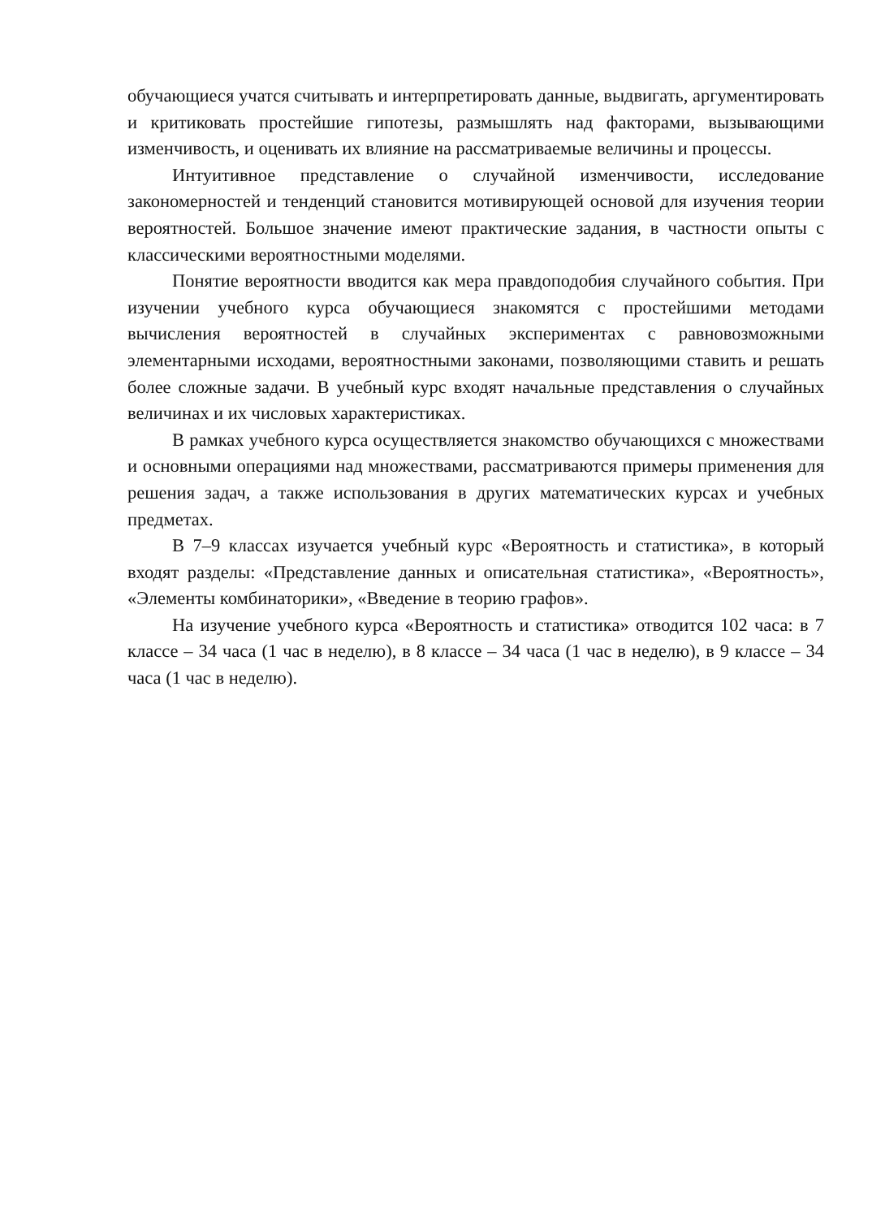обучающиеся учатся считывать и интерпретировать данные, выдвигать, аргументировать и критиковать простейшие гипотезы, размышлять над факторами, вызывающими изменчивость, и оценивать их влияние на рассматриваемые величины и процессы.
Интуитивное представление о случайной изменчивости, исследование закономерностей и тенденций становится мотивирующей основой для изучения теории вероятностей. Большое значение имеют практические задания, в частности опыты с классическими вероятностными моделями.
Понятие вероятности вводится как мера правдоподобия случайного события. При изучении учебного курса обучающиеся знакомятся с простейшими методами вычисления вероятностей в случайных экспериментах с равновозможными элементарными исходами, вероятностными законами, позволяющими ставить и решать более сложные задачи. В учебный курс входят начальные представления о случайных величинах и их числовых характеристиках.
В рамках учебного курса осуществляется знакомство обучающихся с множествами и основными операциями над множествами, рассматриваются примеры применения для решения задач, а также использования в других математических курсах и учебных предметах.
В 7–9 классах изучается учебный курс «Вероятность и статистика», в который входят разделы: «Представление данных и описательная статистика», «Вероятность», «Элементы комбинаторики», «Введение в теорию графов».
На изучение учебного курса «Вероятность и статистика» отводится 102 часа: в 7 классе – 34 часа (1 час в неделю), в 8 классе – 34 часа (1 час в неделю), в 9 классе – 34 часа (1 час в неделю).